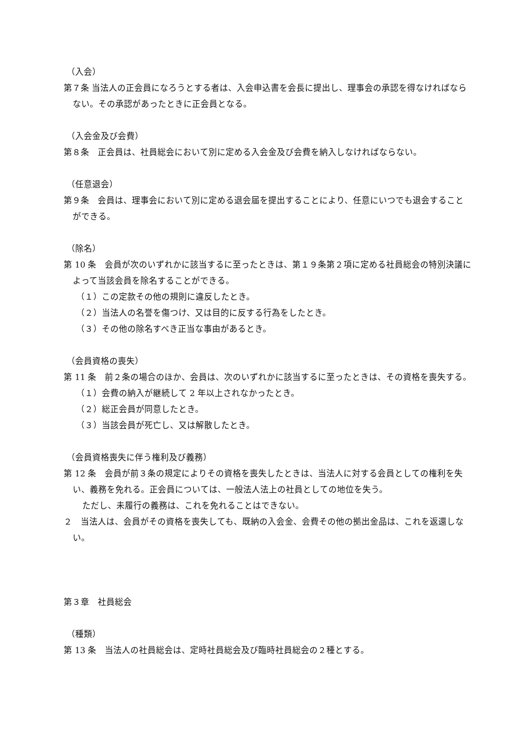（入会）
第７条 当法人の正会員になろうとする者は、入会申込書を会長に提出し、理事会の承認を得なければならない。その承認があったときに正会員となる。
（入会金及び会費）
第８条　正会員は、社員総会において別に定める入会金及び会費を納入しなければならない。
（任意退会）
第９条　会員は、理事会において別に定める退会届を提出することにより、任意にいつでも退会することができる。
（除名）
第 10 条　会員が次のいずれかに該当するに至ったときは、第１９条第２項に定める社員総会の特別決議によって当該会員を除名することができる。
（１）この定款その他の規則に違反したとき。
（２）当法人の名誉を傷つけ、又は目的に反する行為をしたとき。
（３）その他の除名すべき正当な事由があるとき。
（会員資格の喪失）
第 11 条　前２条の場合のほか、会員は、次のいずれかに該当するに至ったときは、その資格を喪失する。
（１）会費の納入が継続して 2 年以上されなかったとき。
（２）総正会員が同意したとき。
（３）当該会員が死亡し、又は解散したとき。
（会員資格喪失に伴う権利及び義務）
第 12 条　会員が前３条の規定によりその資格を喪失したときは、当法人に対する会員としての権利を失い、義務を免れる。正会員については、一般法人法上の社員としての地位を失う。
ただし、未履行の義務は、これを免れることはできない。
２　当法人は、会員がその資格を喪失しても、既納の入会金、会費その他の拠出金品は、これを返還しない。
第３章　社員総会
（種類）
第 13 条　当法人の社員総会は、定時社員総会及び臨時社員総会の２種とする。